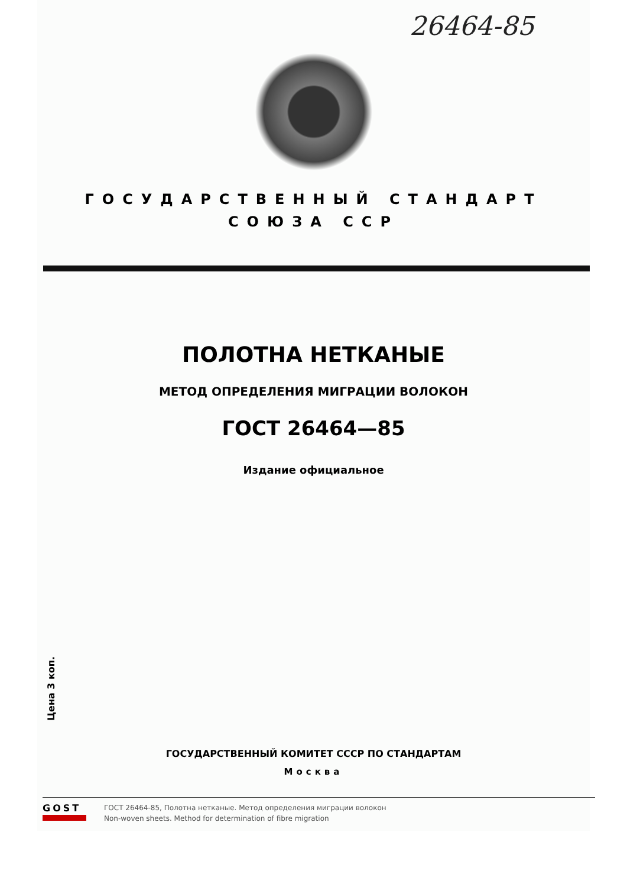26464-85
ГОСУДАРСТВЕННЫЙ СТАНДАРТ
СОЮЗА ССР
ПОЛОТНА НЕТКАНЫЕ
МЕТОД ОПРЕДЕЛЕНИЯ МИГРАЦИИ ВОЛОКОН
ГОСТ 26464—85
Издание официальное
ГОСУДАРСТВЕННЫЙ КОМИТЕТ СССР ПО СТАНДАРТАМ
Москва
Цена 3 коп.
GOST
ГОСТ 26464-85, Полотна нетканые. Метод определения миграции волокон
Non-woven sheets. Method for determination of fibre migration